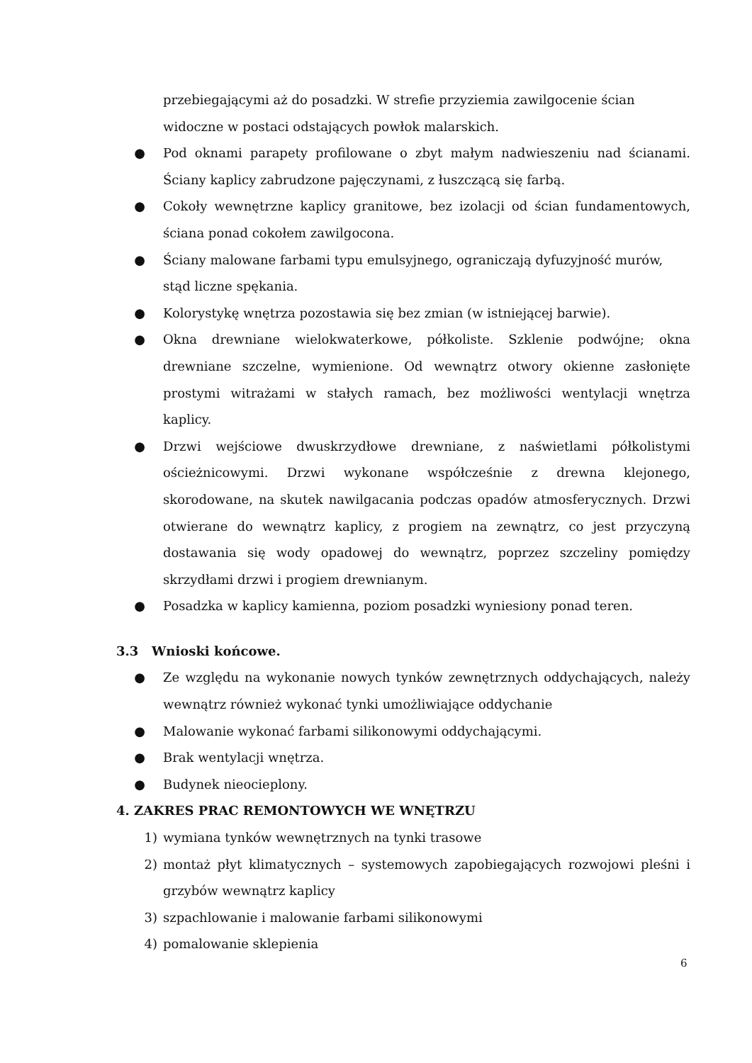przebiegającymi aż do posadzki. W strefie przyziemia zawilgocenie ścian widoczne w postaci odstających powłok malarskich.
● Pod oknami parapety profilowane o zbyt małym nadwieszeniu nad ścianami. Ściany kaplicy zabrudzone pajęczynami, z łuszczącą się farbą.
● Cokoły wewnętrzne kaplicy granitowe, bez izolacji od ścian fundamentowych, ściana ponad cokołem zawilgocona.
● Ściany malowane farbami typu emulsyjnego, ograniczają dyfuzyjność murów,
stąd liczne spękania.
● Kolorystykę wnętrza pozostawia się bez zmian (w istniejącej barwie).
● Okna drewniane wielokwaterkowe, półkoliste. Szklenie podwójne; okna drewniane szczelne, wymienione. Od wewnątrz otwory okienne zasłonięte prostymi witrażami w stałych ramach, bez możliwości wentylacji wnętrza kaplicy.
● Drzwi wejściowe dwuskrzydłowe drewniane, z naświetlami półkolistymi ościeżnicowymi. Drzwi wykonane współcześnie z drewna klejonego, skorodowane, na skutek nawilgacania podczas opadów atmosferycznych. Drzwi otwierane do wewnątrz kaplicy, z progiem na zewnątrz, co jest przyczyną dostawania się wody opadowej do wewnątrz, poprzez szczeliny pomiędzy skrzydłami drzwi i progiem drewnianym.
● Posadzka w kaplicy kamienna, poziom posadzki wyniesiony ponad teren.
3.3 Wnioski końcowe.
● Ze względu na wykonanie nowych tynków zewnętrznych oddychających, należy wewnątrz również wykonać tynki umożliwiające oddychanie
● Malowanie wykonać farbami silikonowymi oddychającymi.
● Brak wentylacji wnętrza.
● Budynek nieocieplony.
4. ZAKRES PRAC REMONTOWYCH WE WNĘTRZU
1) wymiana tynków wewnętrznych na tynki trasowe
2) montaż płyt klimatycznych – systemowych zapobiegających rozwojowi pleśni i grzybów wewnątrz kaplicy
3) szpachlowanie i malowanie farbami silikonowymi
4) pomalowanie sklepienia
6